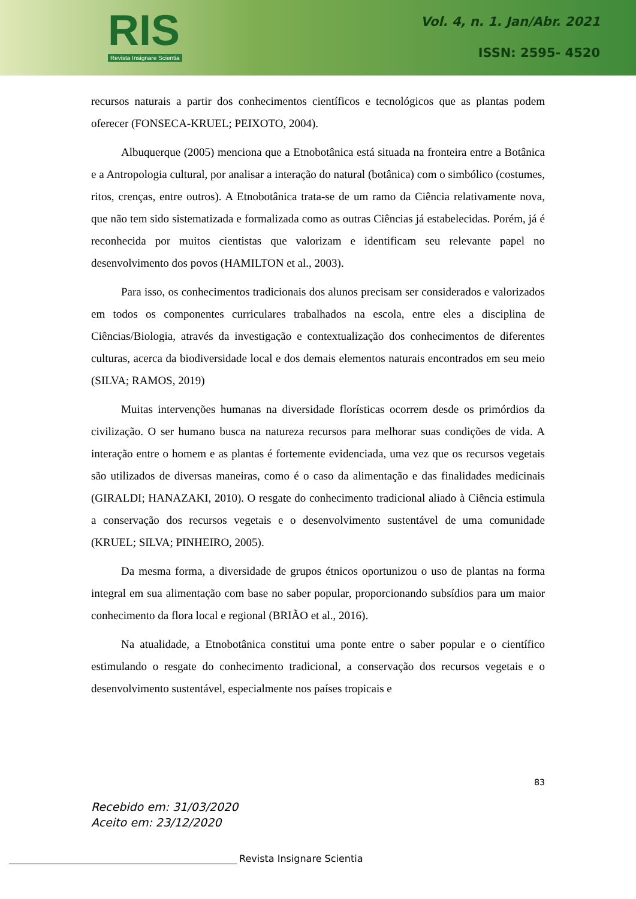RIS
Revista Insignare Scientia
Vol. 4, n. 1. Jan/Abr. 2021
ISSN: 2595- 4520
recursos naturais a partir dos conhecimentos científicos e tecnológicos que as plantas podem oferecer (FONSECA-KRUEL; PEIXOTO, 2004).
Albuquerque (2005) menciona que a Etnobotânica está situada na fronteira entre a Botânica e a Antropologia cultural, por analisar a interação do natural (botânica) com o simbólico (costumes, ritos, crenças, entre outros). A Etnobotânica trata-se de um ramo da Ciência relativamente nova, que não tem sido sistematizada e formalizada como as outras Ciências já estabelecidas. Porém, já é reconhecida por muitos cientistas que valorizam e identificam seu relevante papel no desenvolvimento dos povos (HAMILTON et al., 2003).
Para isso, os conhecimentos tradicionais dos alunos precisam ser considerados e valorizados em todos os componentes curriculares trabalhados na escola, entre eles a disciplina de Ciências/Biologia, através da investigação e contextualização dos conhecimentos de diferentes culturas, acerca da biodiversidade local e dos demais elementos naturais encontrados em seu meio (SILVA; RAMOS, 2019)
Muitas intervenções humanas na diversidade florísticas ocorrem desde os primórdios da civilização. O ser humano busca na natureza recursos para melhorar suas condições de vida. A interação entre o homem e as plantas é fortemente evidenciada, uma vez que os recursos vegetais são utilizados de diversas maneiras, como é o caso da alimentação e das finalidades medicinais (GIRALDI; HANAZAKI, 2010). O resgate do conhecimento tradicional aliado à Ciência estimula a conservação dos recursos vegetais e o desenvolvimento sustentável de uma comunidade (KRUEL; SILVA; PINHEIRO, 2005).
Da mesma forma, a diversidade de grupos étnicos oportunizou o uso de plantas na forma integral em sua alimentação com base no saber popular, proporcionando subsídios para um maior conhecimento da flora local e regional (BRIÃO et al., 2016).
Na atualidade, a Etnobotânica constitui uma ponte entre o saber popular e o científico estimulando o resgate do conhecimento tradicional, a conservação dos recursos vegetais e o desenvolvimento sustentável, especialmente nos países tropicais e
83
Recebido em: 31/03/2020
Aceito em: 23/12/2020
Revista Insignare Scientia